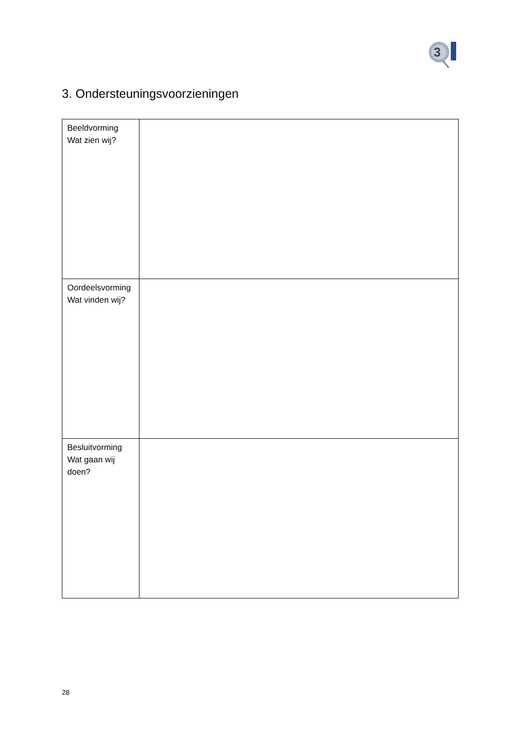3
3. Ondersteuningsvoorzieningen
| Beeldvorming Wat zien wij? | |
| Oordeelsvorming Wat vinden wij? | |
| Besluitvorming Wat gaan wij doen? | |
28